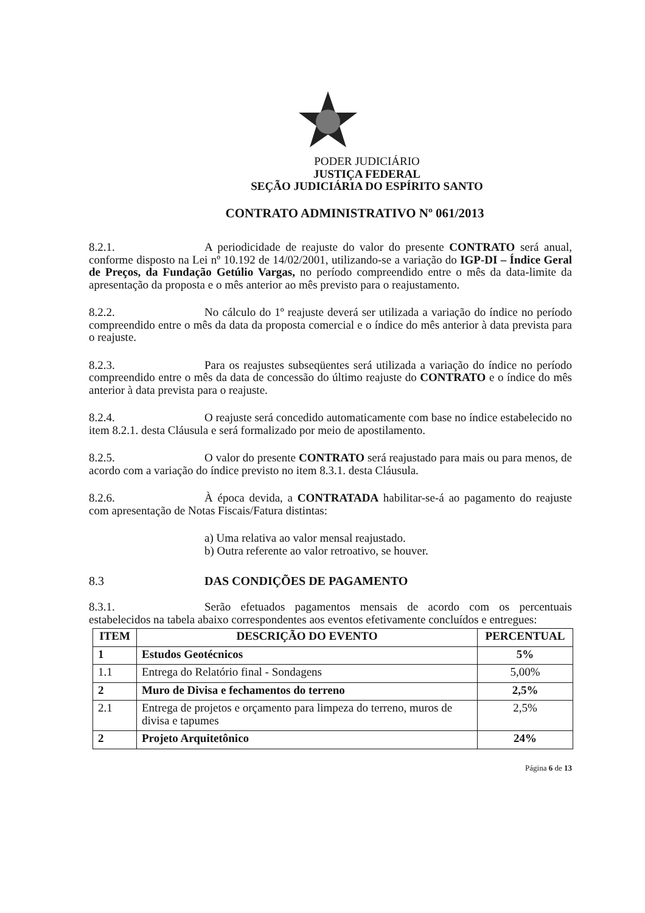PODER JUDICIÁRIO
JUSTIÇA FEDERAL
SEÇÃO JUDICIÁRIA DO ESPÍRITO SANTO
CONTRATO ADMINISTRATIVO Nº 061/2013
8.2.1. A periodicidade de reajuste do valor do presente CONTRATO será anual, conforme disposto na Lei nº 10.192 de 14/02/2001, utilizando-se a variação do IGP-DI – Índice Geral de Preços, da Fundação Getúlio Vargas, no período compreendido entre o mês da data-limite da apresentação da proposta e o mês anterior ao mês previsto para o reajustamento.
8.2.2. No cálculo do 1º reajuste deverá ser utilizada a variação do índice no período compreendido entre o mês da data da proposta comercial e o índice do mês anterior à data prevista para o reajuste.
8.2.3. Para os reajustes subseqüentes será utilizada a variação do índice no período compreendido entre o mês da data de concessão do último reajuste do CONTRATO e o índice do mês anterior à data prevista para o reajuste.
8.2.4. O reajuste será concedido automaticamente com base no índice estabelecido no item 8.2.1. desta Cláusula e será formalizado por meio de apostilamento.
8.2.5. O valor do presente CONTRATO será reajustado para mais ou para menos, de acordo com a variação do índice previsto no item 8.3.1. desta Cláusula.
8.2.6. À época devida, a CONTRATADA habilitar-se-á ao pagamento do reajuste com apresentação de Notas Fiscais/Fatura distintas:
a) Uma relativa ao valor mensal reajustado.
b) Outra referente ao valor retroativo, se houver.
8.3 DAS CONDIÇÕES DE PAGAMENTO
8.3.1. Serão efetuados pagamentos mensais de acordo com os percentuais estabelecidos na tabela abaixo correspondentes aos eventos efetivamente concluídos e entregues:
| ITEM | DESCRIÇÃO DO EVENTO | PERCENTUAL |
| --- | --- | --- |
| 1 | Estudos Geotécnicos | 5% |
| 1.1 | Entrega do Relatório final - Sondagens | 5,00% |
| 2 | Muro de Divisa e fechamentos do terreno | 2,5% |
| 2.1 | Entrega de projetos e orçamento para limpeza do terreno, muros de divisa e tapumes | 2,5% |
| 2 | Projeto Arquitetônico | 24% |
Página 6 de 13